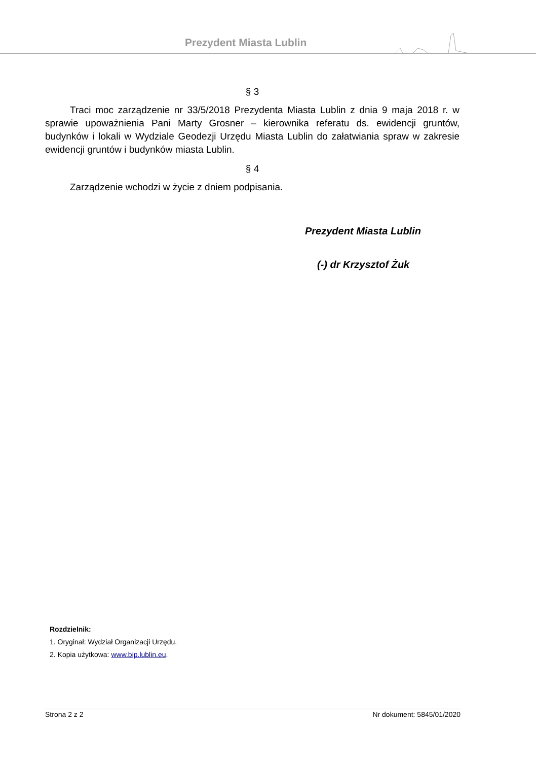Prezydent Miasta Lublin
§ 3
Traci moc zarządzenie nr 33/5/2018 Prezydenta Miasta Lublin z dnia 9 maja 2018 r. w sprawie upoważnienia Pani Marty Grosner – kierownika referatu ds. ewidencji gruntów, budynków i lokali w Wydziale Geodezji Urzędu Miasta Lublin do załatwiania spraw w zakresie ewidencji gruntów i budynków miasta Lublin.
§ 4
Zarządzenie wchodzi w życie z dniem podpisania.
Prezydent Miasta Lublin
(-) dr Krzysztof Żuk
Rozdzielnik:
1. Oryginał: Wydział Organizacji Urzędu.
2. Kopia użytkowa: www.bip.lublin.eu.
Strona 2 z 2 Nr dokument: 5845/01/2020